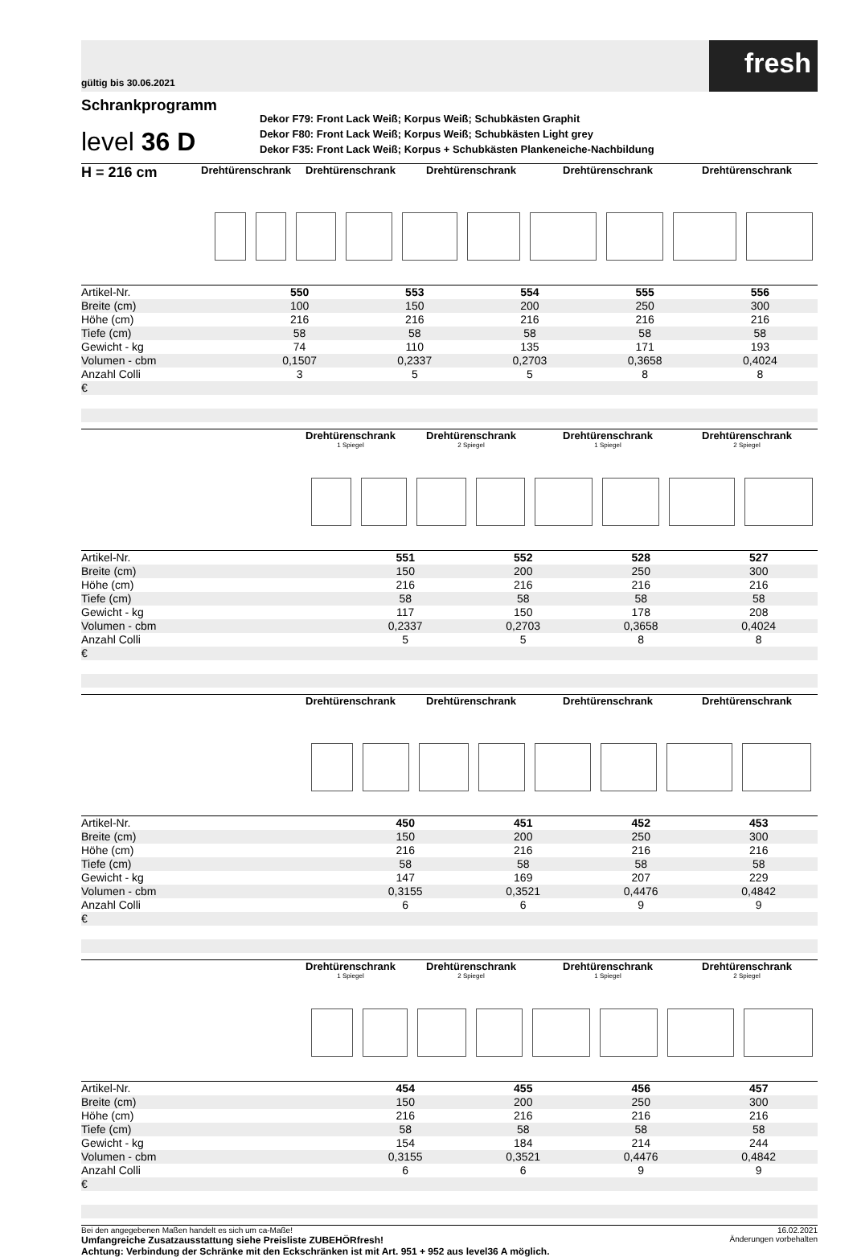gültig bis 30.06.2021
fresh
Schrankprogramm
level 36 D
Dekor F79: Front Lack Weiß; Korpus Weiß; Schubkästen Graphit
Dekor F80: Front Lack Weiß; Korpus Weiß; Schubkästen Light grey
Dekor F35: Front Lack Weiß; Korpus + Schubkästen Plankeneiche-Nachbildung
H = 216 cm
Drehtürenschrank Drehtürenschrank Drehtürenschrank Drehtürenschrank Drehtürenschrank
| Artikel-Nr. | 550 | 553 | 554 | 555 | 556 |
| Breite (cm) | 100 | 150 | 200 | 250 | 300 |
| Höhe (cm) | 216 | 216 | 216 | 216 | 216 |
| Tiefe (cm) | 58 | 58 | 58 | 58 | 58 |
| Gewicht - kg | 74 | 110 | 135 | 171 | 193 |
| Volumen - cbm | 0,1507 | 0,2337 | 0,2703 | 0,3658 | 0,4024 |
| Anzahl Colli | 3 | 5 | 5 | 8 | 8 |
| € | | | | | |
Drehtürenschrank
1 Spiegel
Drehtürenschrank
2 Spiegel
Drehtürenschrank
1 Spiegel
Drehtürenschrank
2 Spiegel
| Artikel-Nr. | | 551 | 552 | 528 | 527 |
| Breite (cm) | | 150 | 200 | 250 | 300 |
| Höhe (cm) | | 216 | 216 | 216 | 216 |
| Tiefe (cm) | | 58 | 58 | 58 | 58 |
| Gewicht - kg | | 117 | 150 | 178 | 208 |
| Volumen - cbm | | 0,2337 | 0,2703 | 0,3658 | 0,4024 |
| Anzahl Colli | | 5 | 5 | 8 | 8 |
| € | | | | | |
Drehtürenschrank Drehtürenschrank Drehtürenschrank Drehtürenschrank
| Artikel-Nr. | | 450 | 451 | 452 | 453 |
| Breite (cm) | | 150 | 200 | 250 | 300 |
| Höhe (cm) | | 216 | 216 | 216 | 216 |
| Tiefe (cm) | | 58 | 58 | 58 | 58 |
| Gewicht - kg | | 147 | 169 | 207 | 229 |
| Volumen - cbm | | 0,3155 | 0,3521 | 0,4476 | 0,4842 |
| Anzahl Colli | | 6 | 6 | 9 | 9 |
| € | | | | | |
Drehtürenschrank
1 Spiegel
Drehtürenschrank
2 Spiegel
Drehtürenschrank
1 Spiegel
Drehtürenschrank
2 Spiegel
| Artikel-Nr. | | 454 | 455 | 456 | 457 |
| Breite (cm) | | 150 | 200 | 250 | 300 |
| Höhe (cm) | | 216 | 216 | 216 | 216 |
| Tiefe (cm) | | 58 | 58 | 58 | 58 |
| Gewicht - kg | | 154 | 184 | 214 | 244 |
| Volumen - cbm | | 0,3155 | 0,3521 | 0,4476 | 0,4842 |
| Anzahl Colli | | 6 | 6 | 9 | 9 |
| € | | | | | |
Bei den angegebenen Maßen handelt es sich um ca-Maße!
Umfangreiche Zusatzausstattung siehe Preisliste ZUBEHÖRfresh!
Achtung: Verbindung der Schränke mit den Eckschränken ist mit Art. 951 + 952 aus level36 A möglich.
16.02.2021
Änderungen vorbehalten